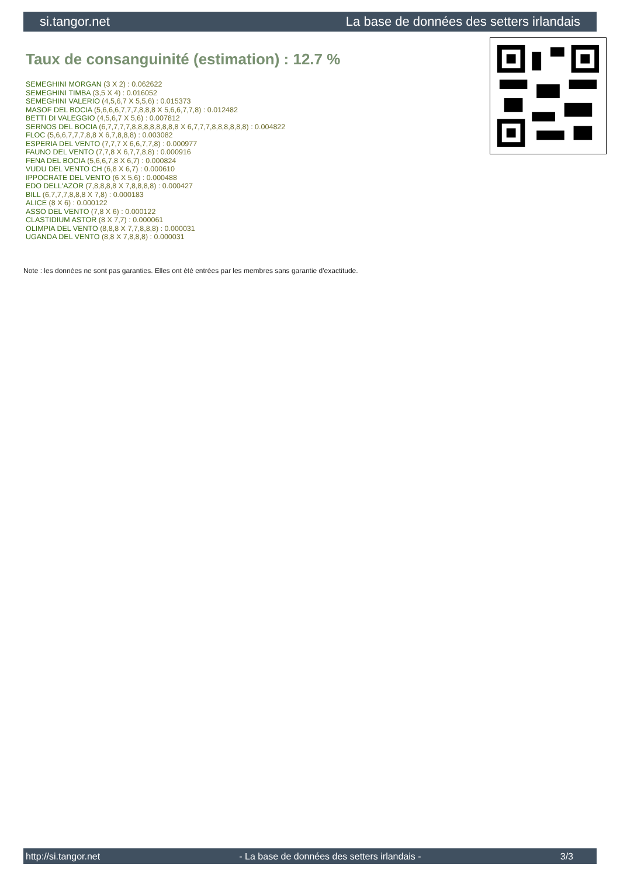si.tangor.net La base de données des setters irlandais
Taux de consanguinité (estimation) : 12.7 %
SEMEGHINI MORGAN (3 X 2) : 0.062622
SEMEGHINI TIMBA (3,5 X 4) : 0.016052
SEMEGHINI VALERIO (4,5,6,7 X 5,5,6) : 0.015373
MASOF DEL BOCIA (5,6,6,6,7,7,7,8,8,8 X 5,6,6,7,7,8) : 0.012482
BETTI DI VALEGGIO (4,5,6,7 X 5,6) : 0.007812
SERNOS DEL BOCIA (6,7,7,7,7,8,8,8,8,8,8,8,8 X 6,7,7,7,8,8,8,8,8,8) : 0.004822
FLOC (5,6,6,7,7,7,8,8 X 6,7,8,8,8) : 0.003082
ESPERIA DEL VENTO (7,7,7 X 6,6,7,7,8) : 0.000977
FAUNO DEL VENTO (7,7,8 X 6,7,7,8,8) : 0.000916
FENA DEL BOCIA (5,6,6,7,8 X 6,7) : 0.000824
VUDU DEL VENTO CH (6,8 X 6,7) : 0.000610
IPPOCRATE DEL VENTO (6 X 5,6) : 0.000488
EDO DELL'AZOR (7,8,8,8,8 X 7,8,8,8,8) : 0.000427
BILL (6,7,7,7,8,8,8 X 7,8) : 0.000183
ALICE (8 X 6) : 0.000122
ASSO DEL VENTO (7,8 X 6) : 0.000122
CLASTIDIUM ASTOR (8 X 7,7) : 0.000061
OLIMPIA DEL VENTO (8,8,8 X 7,7,8,8,8) : 0.000031
UGANDA DEL VENTO (8,8 X 7,8,8,8) : 0.000031
Note : les données ne sont pas garanties. Elles ont été entrées par les membres sans garantie d'exactitude.
http://si.tangor.net - La base de données des setters irlandais - 3/3